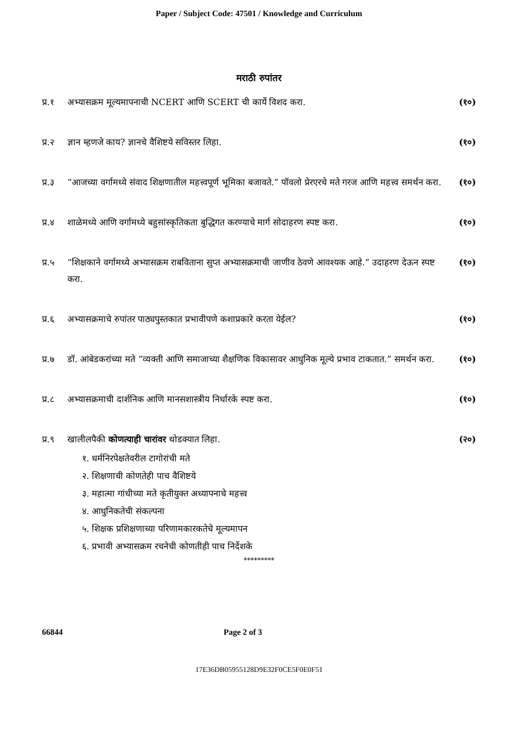Paper / Subject Code: 47501 / Knowledge and Curriculum
मराठी रुपांतर
प्र.१ अभ्यासक्रम मूल्यमापनाची NCERT आणि SCERT ची कार्ये विशद करा. (१०)
प्र.२ ज्ञान म्हणजे काय? ज्ञानचे वैशिष्टये सविस्तर लिहा. (१०)
प्र.३ “आजच्या वर्गामध्ये संवाद शिक्षणातील महत्त्वपूर्ण भूमिका बजावते.” पॉवलो प्रेरएरचे मते गरज आणि महत्त्व समर्थन करा. (१०)
प्र.४ शाळेमध्ये आणि वर्गामध्ये बहुसांस्कृतिकता बुद्धिगत करण्याचे मार्ग सोदाहरण स्पष्ट करा. (१०)
प्र.५ “शिक्षकाने वर्गामध्ये अभ्यासक्रम राबविताना सुप्त अभ्यासक्रमाची जाणीव ठेवणे आवश्यक आहे.” उदाहरण देऊन स्पष्ट करा. (१०)
प्र.६ अभ्यासक्रमाचे रुपांतर पाठ्यपुस्तकात प्रभावीपणे कशाप्रकारे करता येईल? (१०)
प्र.७ डॉ. आंबेडकरांच्या मते “व्यक्ती आणि समाजाच्या शैक्षणिक विकासावर आधुनिक मूल्ये प्रभाव टाकतात.” समर्थन करा. (१०)
प्र.८ अभ्यासक्रमाची दार्शनिक आणि मानसशास्त्रीय निर्धारके स्पष्ट करा. (१०)
प्र.९ खालीलपैकी कोणत्याही चारांवर थोडक्यात लिहा. (२०)
१. धर्मनिरपेक्षतेवरील टागोरांची मते
२. शिक्षणाची कोणतेही पाच वैशिष्टये
३. महात्मा गांधीच्या मते कृतीयुक्त अध्यापनाचे महत्त्व
४. आधुनिकतेची संकल्पना
५. शिक्षक प्रशिक्षणाच्या परिणामकारकतेचे मूल्यमापन
६. प्रभावी अभ्यासक्रम रचनेची कोणतीही पाच निर्देशके
*********
66844 Page 2 of 3
17E36DB05955128D9E32F0CE5F0E0F51